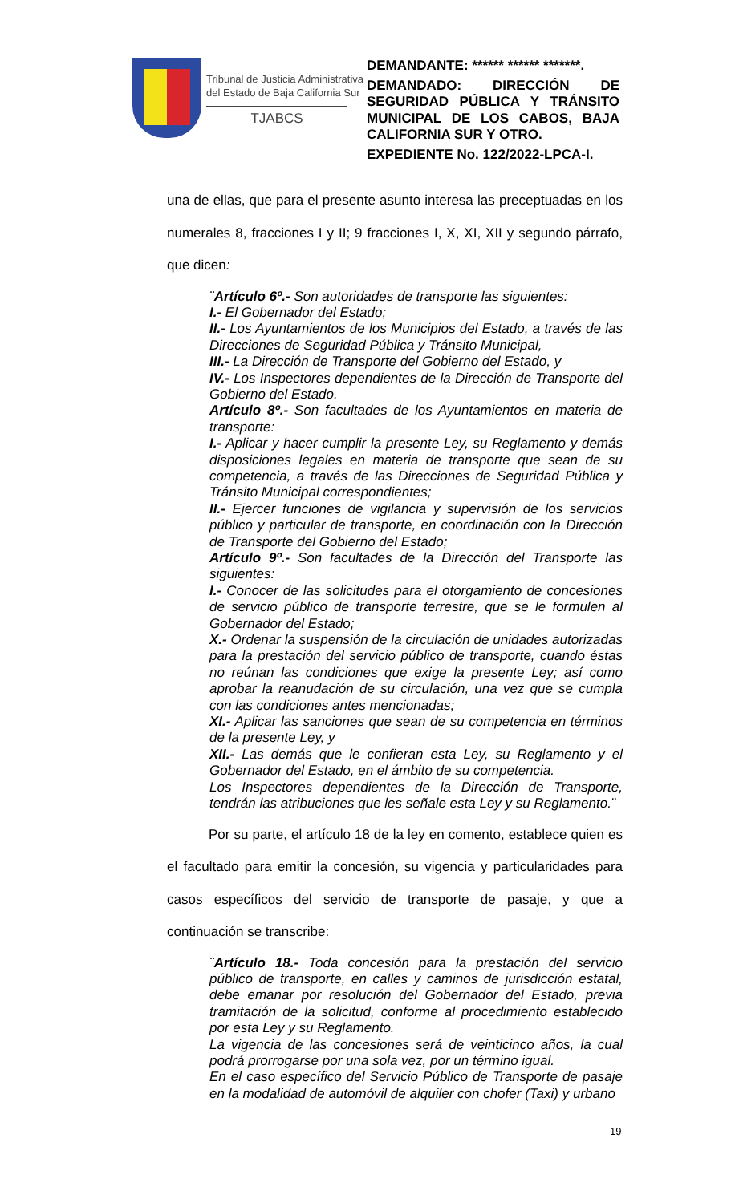Tribunal de Justicia Administrativa del Estado de Baja California Sur
TJABCS
DEMANDANTE: ****** ****** *******.
DEMANDADO: DIRECCIÓN DE SEGURIDAD PÚBLICA Y TRÁNSITO MUNICIPAL DE LOS CABOS, BAJA CALIFORNIA SUR Y OTRO.
EXPEDIENTE No. 122/2022-LPCA-I.
una de ellas, que para el presente asunto interesa las preceptuadas en los numerales 8, fracciones I y II; 9 fracciones I, X, XI, XII y segundo párrafo, que dicen:
¨Artículo 6º.- Son autoridades de transporte las siguientes:
I.- El Gobernador del Estado;
II.- Los Ayuntamientos de los Municipios del Estado, a través de las Direcciones de Seguridad Pública y Tránsito Municipal,
III.- La Dirección de Transporte del Gobierno del Estado, y
IV.- Los Inspectores dependientes de la Dirección de Transporte del Gobierno del Estado.
Artículo 8º.- Son facultades de los Ayuntamientos en materia de transporte:
I.- Aplicar y hacer cumplir la presente Ley, su Reglamento y demás disposiciones legales en materia de transporte que sean de su competencia, a través de las Direcciones de Seguridad Pública y Tránsito Municipal correspondientes;
II.- Ejercer funciones de vigilancia y supervisión de los servicios público y particular de transporte, en coordinación con la Dirección de Transporte del Gobierno del Estado;
Artículo 9º.- Son facultades de la Dirección del Transporte las siguientes:
I.- Conocer de las solicitudes para el otorgamiento de concesiones de servicio público de transporte terrestre, que se le formulen al Gobernador del Estado;
X.- Ordenar la suspensión de la circulación de unidades autorizadas para la prestación del servicio público de transporte, cuando éstas no reúnan las condiciones que exige la presente Ley; así como aprobar la reanudación de su circulación, una vez que se cumpla con las condiciones antes mencionadas;
XI.- Aplicar las sanciones que sean de su competencia en términos de la presente Ley, y
XII.- Las demás que le confieran esta Ley, su Reglamento y el Gobernador del Estado, en el ámbito de su competencia.
Los Inspectores dependientes de la Dirección de Transporte, tendrán las atribuciones que les señale esta Ley y su Reglamento.¨
Por su parte, el artículo 18 de la ley en comento, establece quien es el facultado para emitir la concesión, su vigencia y particularidades para casos específicos del servicio de transporte de pasaje, y que a continuación se transcribe:
¨Artículo 18.- Toda concesión para la prestación del servicio público de transporte, en calles y caminos de jurisdicción estatal, debe emanar por resolución del Gobernador del Estado, previa tramitación de la solicitud, conforme al procedimiento establecido por esta Ley y su Reglamento.
La vigencia de las concesiones será de veinticinco años, la cual podrá prorrogarse por una sola vez, por un término igual.
En el caso específico del Servicio Público de Transporte de pasaje en la modalidad de automóvil de alquiler con chofer (Taxi) y urbano
19